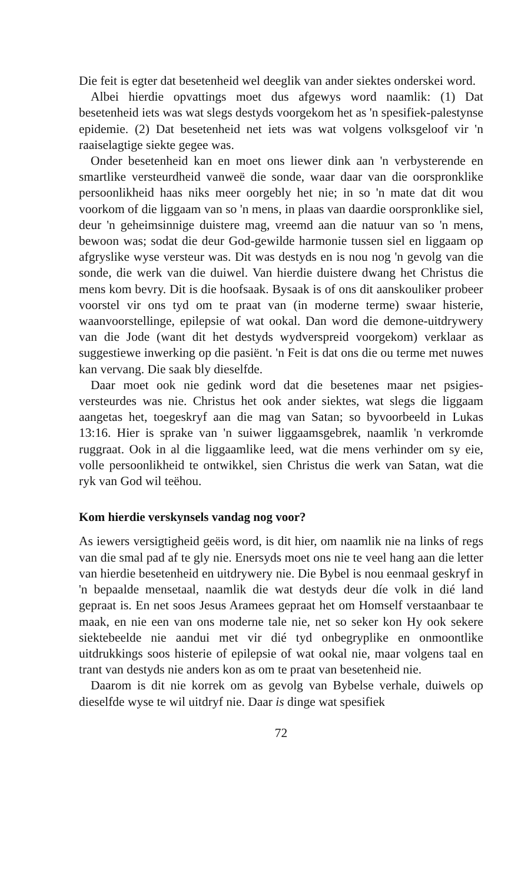Die feit is egter dat besetenheid wel deeglik van ander siektes onderskei word.
Albei hierdie opvattings moet dus afgewys word naamlik: (1) Dat besetenheid iets was wat slegs destyds voorgekom het as 'n spesifiek-palestynse epidemie. (2) Dat besetenheid net iets was wat volgens volksgeloof vir 'n raaiselagtige siekte gegee was.
Onder besetenheid kan en moet ons liewer dink aan 'n verbysterende en smartlike versteurdheid vanweë die sonde, waar daar van die oorspronklike persoonlikheid haas niks meer oorgebly het nie; in so 'n mate dat dit wou voorkom of die liggaam van so 'n mens, in plaas van daardie oorspronklike siel, deur 'n geheimsinnige duistere mag, vreemd aan die natuur van so 'n mens, bewoon was; sodat die deur God-gewilde harmonie tussen siel en liggaam op afgryslike wyse versteur was. Dit was destyds en is nou nog 'n gevolg van die sonde, die werk van die duiwel. Van hierdie duistere dwang het Christus die mens kom bevry. Dit is die hoofsaak. Bysaak is of ons dit aanskouliker probeer voorstel vir ons tyd om te praat van (in moderne terme) swaar histerie, waanvoorstellinge, epilepsie of wat ookal. Dan word die demone-uitdrywery van die Jode (want dit het destyds wydverspreid voorgekom) verklaar as suggestiewe inwerking op die pasiënt. 'n Feit is dat ons die ou terme met nuwes kan vervang. Die saak bly dieselfde.
Daar moet ook nie gedink word dat die besetenes maar net psigies-versteurdes was nie. Christus het ook ander siektes, wat slegs die liggaam aangetas het, toegeskryf aan die mag van Satan; so byvoorbeeld in Lukas 13:16. Hier is sprake van 'n suiwer liggaamsgebrek, naamlik 'n verkromde ruggraat. Ook in al die liggaamlike leed, wat die mens verhinder om sy eie, volle persoonlikheid te ontwikkel, sien Christus die werk van Satan, wat die ryk van God wil teëhou.
Kom hierdie verskynsels vandag nog voor?
As iewers versigtigheid geëis word, is dit hier, om naamlik nie na links of regs van die smal pad af te gly nie. Enersyds moet ons nie te veel hang aan die letter van hierdie besetenheid en uitdrywery nie. Die Bybel is nou eenmaal geskryf in 'n bepaalde mensetaal, naamlik die wat destyds deur díe volk in dié land gepraat is. En net soos Jesus Aramees gepraat het om Homself verstaanbaar te maak, en nie een van ons moderne tale nie, net so seker kon Hy ook sekere siektebeelde nie aandui met vir dié tyd onbegryplike en onmoontlike uitdrukkings soos histerie of epilepsie of wat ookal nie, maar volgens taal en trant van destyds nie anders kon as om te praat van besetenheid nie.
Daarom is dit nie korrek om as gevolg van Bybelse verhale, duiwels op dieselfde wyse te wil uitdryf nie. Daar is dinge wat spesifiek
72